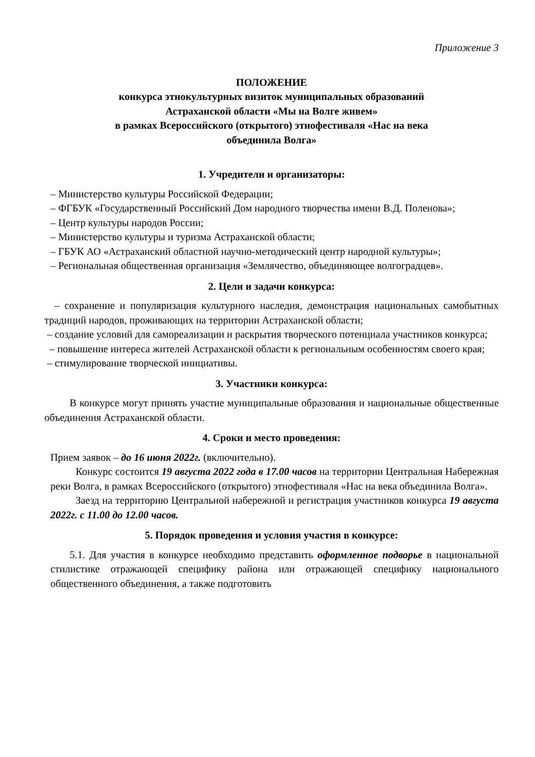Приложение 3
ПОЛОЖЕНИЕ
конкурса этнокультурных визиток муниципальных образований
Астраханской области «Мы на Волге живем»
в рамках Всероссийского (открытого) этнофестиваля «Нас на века
объединила Волга»
1. Учредители и организаторы:
– Министерство культуры Российской Федерации;
– ФГБУК «Государственный Российский Дом народного творчества имени В.Д. Поленова»;
– Центр культуры народов России;
– Министерство культуры и туризма Астраханской области;
– ГБУК АО «Астраханский областной научно-методический центр народной культуры»;
– Региональная общественная организация «Землячество, объединяющее волгоградцев».
2. Цели и задачи конкурса:
– сохранение и популяризация культурного наследия, демонстрация национальных самобытных традиций народов, проживающих на территории Астраханской области;
– создание условий для самореализации и раскрытия творческого потенциала участников конкурса;
– повышение интереса жителей Астраханской области к региональным особенностям своего края;
– стимулирование творческой инициативы.
3. Участники конкурса:
В конкурсе могут принять участие муниципальные образования и национальные общественные объединения Астраханской области.
4. Сроки и место проведения:
Прием заявок – до 16 июня 2022г. (включительно).
Конкурс состоится 19 августа 2022 года в 17.00 часов на территории Центральная Набережная реки Волга, в рамках Всероссийского (открытого) этнофестиваля «Нас на века объединила Волга».
Заезд на территорию Центральной набережной и регистрация участников конкурса 19 августа 2022г. с 11.00 до 12.00 часов.
5. Порядок проведения и условия участия в конкурсе:
5.1. Для участия в конкурсе необходимо представить оформленное подворье в национальной стилистике отражающей специфику района или отражающей специфику национального общественного объединения, а также подготовить